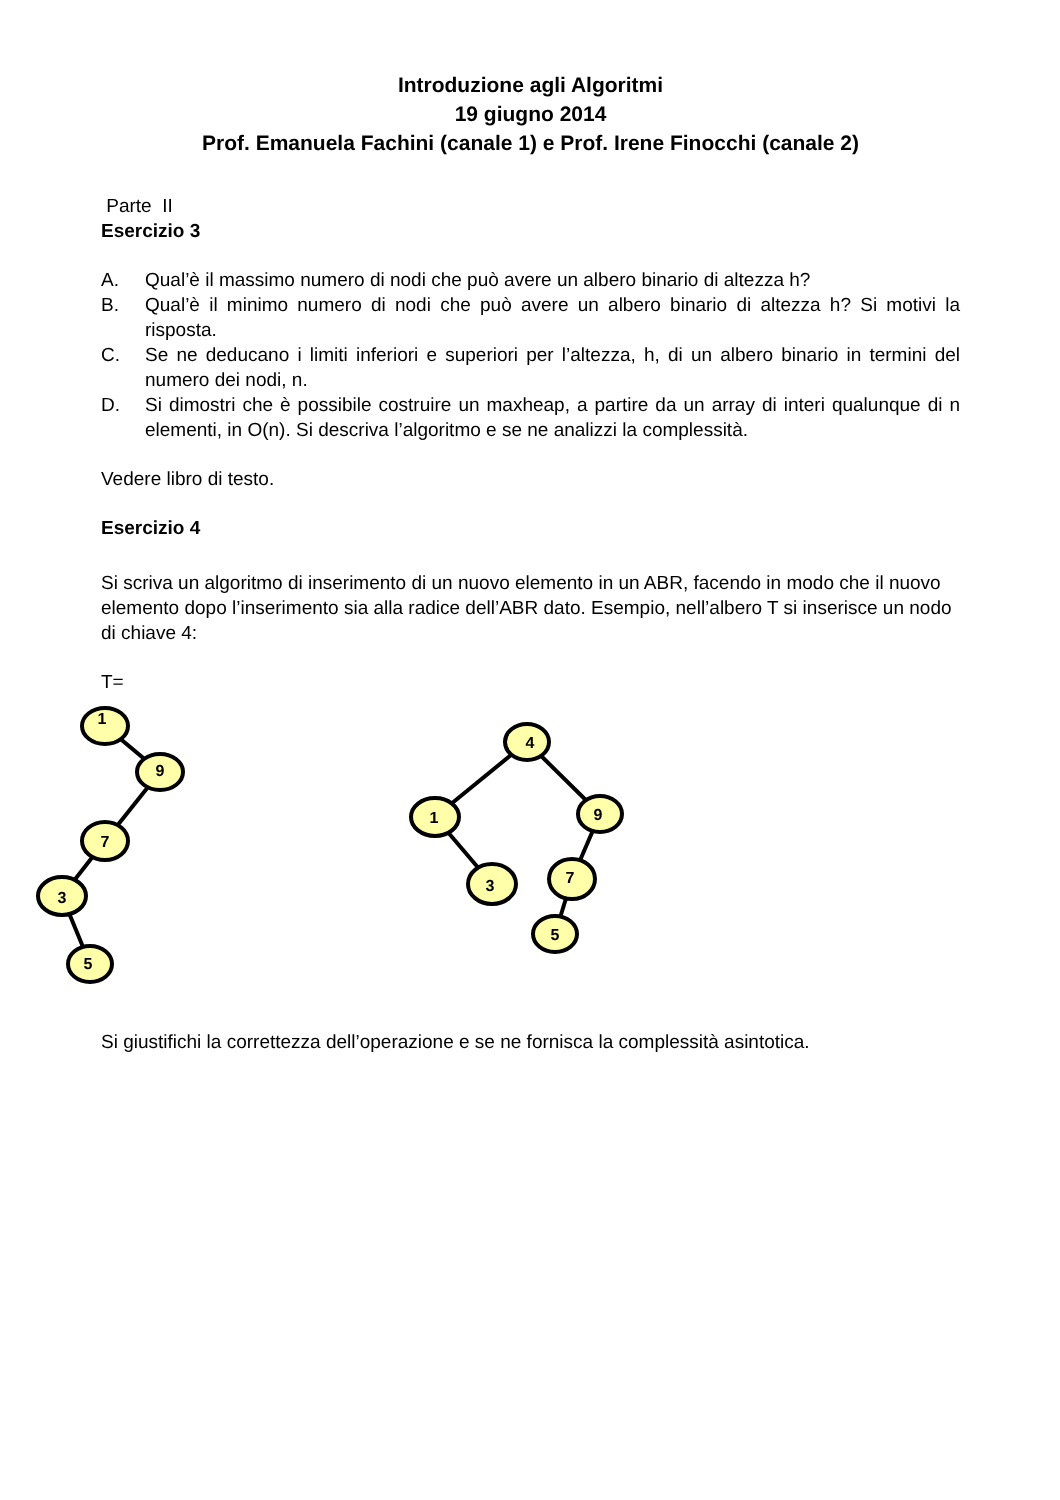Introduzione agli Algoritmi
19 giugno 2014
Prof. Emanuela Fachini (canale 1) e Prof. Irene Finocchi (canale 2)
Parte II
Esercizio 3
A. Qual’è il massimo numero di nodi che può avere un albero binario di altezza h?
B. Qual’è il minimo numero di nodi che può avere un albero binario di altezza h? Si motivi la risposta.
C. Se ne deducano i limiti inferiori e superiori per l’altezza, h, di un albero binario in termini del numero dei nodi, n.
D. Si dimostri che è possibile costruire un maxheap, a partire da un array di interi qualunque di n elementi, in O(n). Si descriva l’algoritmo e se ne analizzi la complessità.
Vedere libro di testo.
Esercizio 4
Si scriva un algoritmo di inserimento di un nuovo elemento in un ABR, facendo in modo che il nuovo elemento dopo l’inserimento sia alla radice dell’ABR dato. Esempio, nell’albero T si inserisce un nodo di chiave 4:
T=
1
9
7
3
5
4
1
9
3
7
5
Si giustifichi la correttezza dell’operazione e se ne fornisca la complessità asintotica.